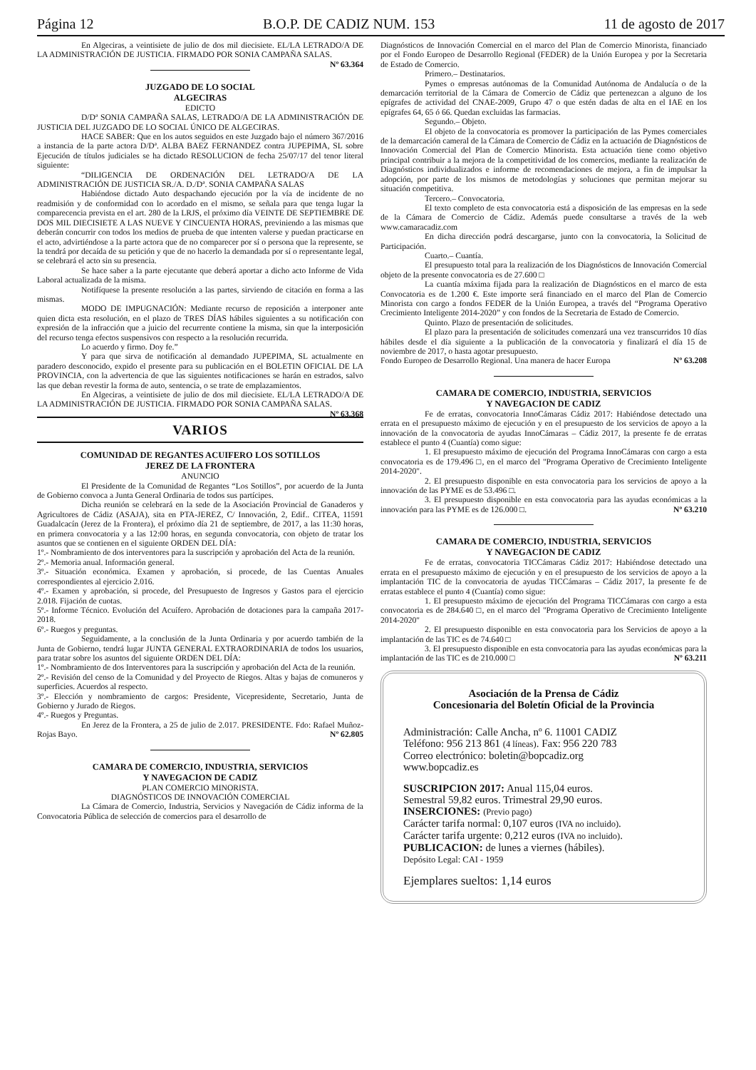Página 12 B.O.P. DE CADIZ NUM. 153 11 de agosto de 2017
En Algeciras, a veintisiete de julio de dos mil diecisiete. EL/LA LETRADO/A DE LA ADMINISTRACIÓN DE JUSTICIA. FIRMADO POR SONIA CAMPAÑA SALAS. Nº 63.364
JUZGADO DE LO SOCIAL
ALGECIRAS
EDICTO
D/Dª SONIA CAMPAÑA SALAS, LETRADO/A DE LA ADMINISTRACIÓN DE JUSTICIA DEL JUZGADO DE LO SOCIAL ÚNICO DE ALGECIRAS.
HACE SABER: Que en los autos seguidos en este Juzgado bajo el número 367/2016 a instancia de la parte actora D/Dª. ALBA BAEZ FERNANDEZ contra JUPEPIMA, SL sobre Ejecución de títulos judiciales se ha dictado RESOLUCION de fecha 25/07/17 del tenor literal siguiente:
“DILIGENCIA DE ORDENACIÓN DEL LETRADO/A DE LA ADMINISTRACIÓN DE JUSTICIA SR./A. D./Dª. SONIA CAMPAÑA SALAS
Habiéndose dictado Auto despachando ejecución por la vía de incidente de no readmisión y de conformidad con lo acordado en el mismo, se señala para que tenga lugar la comparecencia prevista en el art. 280 de la LRJS, el próximo día VEINTE DE SEPTIEMBRE DE DOS MIL DIECISIETE A LAS NUEVE Y CINCUENTA HORAS, previniendo a las mismas que deberán concurrir con todos los medios de prueba de que intenten valerse y puedan practicarse en el acto, advirtiéndose a la parte actora que de no comparecer por sí o persona que la represente, se la tendrá por decaída de su petición y que de no hacerlo la demandada por sí o representante legal, se celebrará el acto sin su presencia.
Se hace saber a la parte ejecutante que deberá aportar a dicho acto Informe de Vida Laboral actualizada de la misma.
Notifíquese la presente resolución a las partes, sirviendo de citación en forma a las mismas.
MODO DE IMPUGNACIÓN: Mediante recurso de reposición a interponer ante quien dicta esta resolución, en el plazo de TRES DÍAS hábiles siguientes a su notificación con expresión de la infracción que a juicio del recurrente contiene la misma, sin que la interposición del recurso tenga efectos suspensivos con respecto a la resolución recurrida.
Lo acuerdo y firmo. Doy fe.”
Y para que sirva de notificación al demandado JUPEPIMA, SL actualmente en paradero desconocido, expido el presente para su publicación en el BOLETIN OFICIAL DE LA PROVINCIA, con la advertencia de que las siguientes notificaciones se harán en estrados, salvo las que deban revestir la forma de auto, sentencia, o se trate de emplazamientos.
En Algeciras, a veintisiete de julio de dos mil diecisiete. EL/LA LETRADO/A DE LA ADMINISTRACIÓN DE JUSTICIA. FIRMADO POR SONIA CAMPAÑA SALAS. Nº 63.368
VARIOS
COMUNIDAD DE REGANTES ACUIFERO LOS SOTILLOS
JEREZ DE LA FRONTERA
ANUNCIO
El Presidente de la Comunidad de Regantes “Los Sotillos”, por acuerdo de la Junta de Gobierno convoca a Junta General Ordinaria de todos sus partícipes.
Dicha reunión se celebrará en la sede de la Asociación Provincial de Ganaderos y Agricultores de Cádiz (ASAJA), sita en PTA-JEREZ, C/ Innovación, 2, Edif.. CITEA, 11591 Guadalcacín (Jerez de la Frontera), el próximo día 21 de septiembre, de 2017, a las 11:30 horas, en primera convocatoria y a las 12:00 horas, en segunda convocatoria, con objeto de tratar los asuntos que se contienen en el siguiente ORDEN DEL DÍA:
1º.- Nombramiento de dos interventores para la suscripción y aprobación del Acta de la reunión.
2º.- Memoria anual. Información general.
3º.- Situación económica. Examen y aprobación, si procede, de las Cuentas Anuales correspondientes al ejercicio 2.016.
4º.- Examen y aprobación, si procede, del Presupuesto de Ingresos y Gastos para el ejercicio 2.018. Fijación de cuotas.
5º.- Informe Técnico. Evolución del Acuífero. Aprobación de dotaciones para la campaña 2017-2018.
6º.- Ruegos y preguntas.
Seguidamente, a la conclusión de la Junta Ordinaria y por acuerdo también de la Junta de Gobierno, tendrá lugar JUNTA GENERAL EXTRAORDINARIA de todos los usuarios, para tratar sobre los asuntos del siguiente ORDEN DEL DÍA:
1º.- Nombramiento de dos Interventores para la suscripción y aprobación del Acta de la reunión.
2º.- Revisión del censo de la Comunidad y del Proyecto de Riegos. Altas y bajas de comuneros y superficies. Acuerdos al respecto.
3º.- Elección y nombramiento de cargos: Presidente, Vicepresidente, Secretario, Junta de Gobierno y Jurado de Riegos.
4º.- Ruegos y Preguntas.
En Jerez de la Frontera, a 25 de julio de 2.017. PRESIDENTE. Fdo: Rafael Muñoz-Rojas Bayo. Nº 62.805
CAMARA DE COMERCIO, INDUSTRIA, SERVICIOS
Y NAVEGACION DE CADIZ
PLAN COMERCIO MINORISTA.
DIAGNÓSTICOS DE INNOVACIÓN COMERCIAL
La Cámara de Comercio, Industria, Servicios y Navegación de Cádiz informa de la Convocatoria Pública de selección de comercios para el desarrollo de
Diagnósticos de Innovación Comercial en el marco del Plan de Comercio Minorista, financiado por el Fondo Europeo de Desarrollo Regional (FEDER) de la Unión Europea y por la Secretaria de Estado de Comercio.
Primero.– Destinatarios.
Pymes o empresas autónomas de la Comunidad Autónoma de Andalucía o de la demarcación territorial de la Cámara de Comercio de Cádiz que pertenezcan a alguno de los epígrafes de actividad del CNAE-2009, Grupo 47 o que estén dadas de alta en el IAE en los epígrafes 64, 65 ó 66. Quedan excluidas las farmacias.
Segundo.– Objeto.
El objeto de la convocatoria es promover la participación de las Pymes comerciales de la demarcación cameral de la Cámara de Comercio de Cádiz en la actuación de Diagnósticos de Innovación Comercial del Plan de Comercio Minorista. Esta actuación tiene como objetivo principal contribuir a la mejora de la competitividad de los comercios, mediante la realización de Diagnósticos individualizados e informe de recomendaciones de mejora, a fin de impulsar la adopción, por parte de los mismos de metodologías y soluciones que permitan mejorar su situación competitiva.
Tercero.– Convocatoria.
El texto completo de esta convocatoria está a disposición de las empresas en la sede de la Cámara de Comercio de Cádiz. Además puede consultarse a través de la web www.camaracadiz.com
En dicha dirección podrá descargarse, junto con la convocatoria, la Solicitud de Participación.
Cuarto.– Cuantía.
El presupuesto total para la realización de los Diagnósticos de Innovación Comercial objeto de la presente convocatoria es de 27.600 □
La cuantía máxima fijada para la realización de Diagnósticos en el marco de esta Convocatoria es de 1.200 €. Este importe será financiado en el marco del Plan de Comercio Minorista con cargo a fondos FEDER de la Unión Europea, a través del “Programa Operativo Crecimiento Inteligente 2014-2020” y con fondos de la Secretaria de Estado de Comercio.
Quinto. Plazo de presentación de solicitudes.
El plazo para la presentación de solicitudes comenzará una vez transcurridos 10 días hábiles desde el día siguiente a la publicación de la convocatoria y finalizará el día 15 de noviembre de 2017, o hasta agotar presupuesto.
Fondo Europeo de Desarrollo Regional. Una manera de hacer Europa Nº 63.208
CAMARA DE COMERCIO, INDUSTRIA, SERVICIOS
Y NAVEGACION DE CADIZ
Fe de erratas, convocatoria InnoCámaras Cádiz 2017: Habiéndose detectado una errata en el presupuesto máximo de ejecución y en el presupuesto de los servicios de apoyo a la innovación de la convocatoria de ayudas InnoCámaras – Cádiz 2017, la presente fe de erratas establece el punto 4 (Cuantía) como sigue:
1. El presupuesto máximo de ejecución del Programa InnoCámaras con cargo a esta convocatoria es de 179.496 □, en el marco del "Programa Operativo de Crecimiento Inteligente 2014-2020".
2. El presupuesto disponible en esta convocatoria para los servicios de apoyo a la innovación de las PYME es de 53.496 □.
3. El presupuesto disponible en esta convocatoria para las ayudas económicas a la innovación para las PYME es de 126.000 □. Nº 63.210
CAMARA DE COMERCIO, INDUSTRIA, SERVICIOS
Y NAVEGACION DE CADIZ
Fe de erratas, convocatoria TICCámaras Cádiz 2017: Habiéndose detectado una errata en el presupuesto máximo de ejecución y en el presupuesto de los servicios de apoyo a la implantación TIC de la convocatoria de ayudas TICCámaras – Cádiz 2017, la presente fe de erratas establece el punto 4 (Cuantía) como sigue:
1. El presupuesto máximo de ejecución del Programa TICCámaras con cargo a esta convocatoria es de 284.640 □, en el marco del "Programa Operativo de Crecimiento Inteligente 2014-2020"
2. El presupuesto disponible en esta convocatoria para los Servicios de apoyo a la implantación de las TIC es de 74.640 □
3. El presupuesto disponible en esta convocatoria para las ayudas económicas para la implantación de las TIC es de 210.000 □ Nº 63.211
Asociación de la Prensa de Cádiz
Concesionaria del Boletín Oficial de la Provincia
Administración: Calle Ancha, nº 6. 11001 CADIZ
Teléfono: 956 213 861 (4 líneas). Fax: 956 220 783
Correo electrónico: boletin@bopcadiz.org
www.bopcadiz.es
SUSCRIPCION 2017: Anual 115,04 euros.
Semestral 59,82 euros. Trimestral 29,90 euros.
INSERCIONES: (Previo pago)
Carácter tarifa normal: 0,107 euros (IVA no incluido).
Carácter tarifa urgente: 0,212 euros (IVA no incluido).
PUBLICACION: de lunes a viernes (hábiles).
Depósito Legal: CAI - 1959
Ejemplares sueltos: 1,14 euros